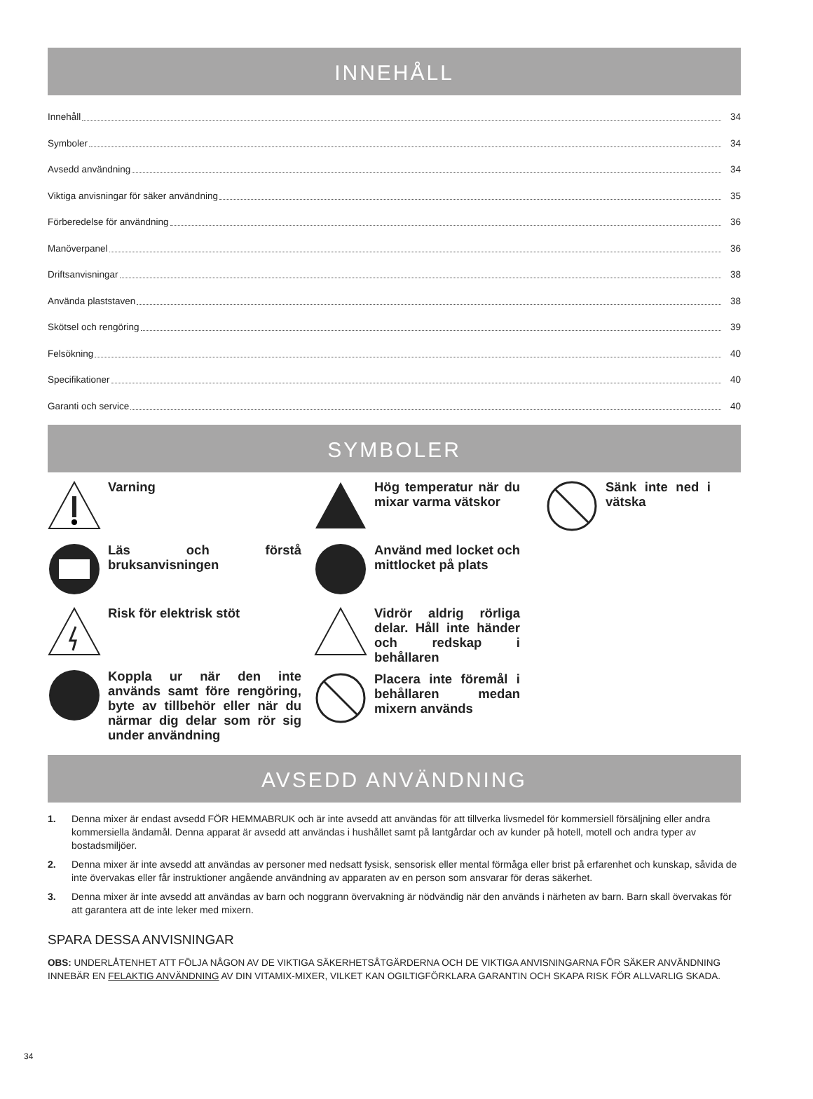INNEHÅLL
Innehåll 34
Symboler 34
Avsedd användning 34
Viktiga anvisningar för säker användning 35
Förberedelse för användning 36
Manöverpanel 36
Driftsanvisningar 38
Använda plaststaven 38
Skötsel och rengöring 39
Felsökning 40
Specifikationer 40
Garanti och service 40
SYMBOLER
Varning
Läs och förstå bruksanvisningen
Risk för elektrisk stöt
Koppla ur när den inte används samt före rengöring, byte av tillbehör eller när du närmar dig delar som rör sig under användning
Hög temperatur när du mixar varma vätskor
Använd med locket och mittlocket på plats
Vidrör aldrig rörliga delar. Håll inte händer och redskap i behållaren
Placera inte föremål i behållaren medan mixern används
Sänk inte ned i vätska
AVSEDD ANVÄNDNING
1. Denna mixer är endast avsedd FÖR HEMMABRUK och är inte avsedd att användas för att tillverka livsmedel för kommersiell försäljning eller andra kommersiella ändamål. Denna apparat är avsedd att användas i hushållet samt på lantgårdar och av kunder på hotell, motell och andra typer av bostadsmiljöer.
2. Denna mixer är inte avsedd att användas av personer med nedsatt fysisk, sensorisk eller mental förmåga eller brist på erfarenhet och kunskap, såvida de inte övervakas eller får instruktioner angående användning av apparaten av en person som ansvarar för deras säkerhet.
3. Denna mixer är inte avsedd att användas av barn och noggrann övervakning är nödvändig när den används i närheten av barn. Barn skall övervakas för att garantera att de inte leker med mixern.
SPARA DESSA ANVISNINGAR
OBS: UNDERLÅTENHET ATT FÖLJA NÅGON AV DE VIKTIGA SÄKERHETSÅTGÄRDERNA OCH DE VIKTIGA ANVISNINGARNA FÖR SÄKER ANVÄNDNING INNEBÄR EN FELAKTIG ANVÄNDNING AV DIN VITAMIX-MIXER, VILKET KAN OGILTIGFÖRKLARA GARANTIN OCH SKAPA RISK FÖR ALLVARLIG SKADA.
34